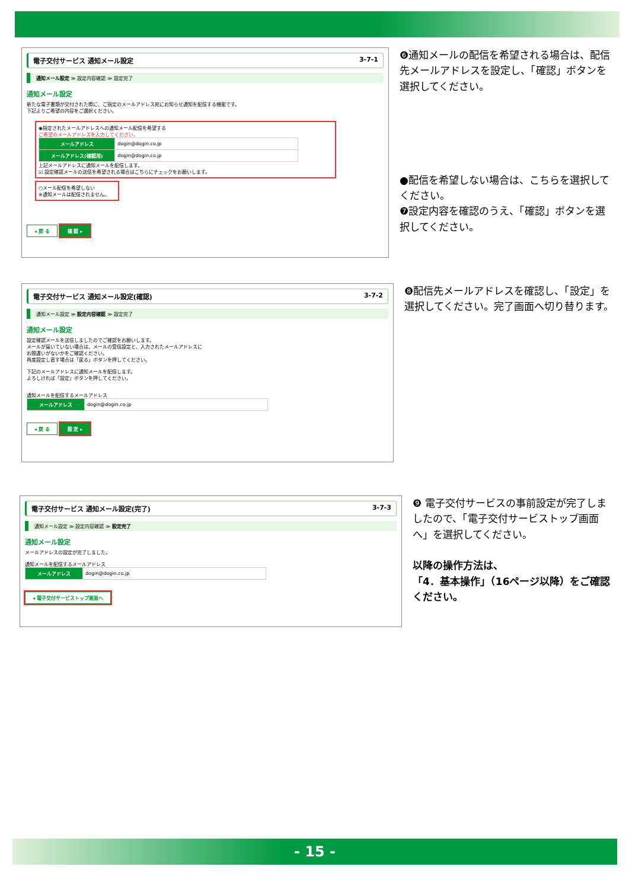電子交付サービス 通知メール設定 3-7-1
通知メール設定 ≫ 設定内容確認 ≫ 設定完了
通知メール設定
新たな電子書類が交付された際に、ご指定のメールアドレス宛にお知らせ通知を配信する機能です。
下記よりご希望の内容をご選択ください。
◉指定されたメールアドレスへの通知メール配信を希望する
ご希望のメールアドレスを入力してください。
| メールアドレス | dogin@dogin.co.jp |
| メールアドレス(確認用) | dogin@dogin.co.jp |
上記メールアドレスに通知メールを配信します。
☑ 設定確認メールの送信を希望される場合はこちらにチェックをお願いします。
○メール配信を希望しない
※通知メールは配信されません。
◂ 戻 る 確 認 ▸
❻通知メールの配信を希望される場合は、配信先メールアドレスを設定し、「確認」ボタンを選択してください。
●配信を希望しない場合は、こちらを選択してください。
❼設定内容を確認のうえ、「確認」ボタンを選択してください。
電子交付サービス 通知メール設定(確認) 3-7-2
通知メール設定 ≫ 設定内容確認 ≫ 設定完了
通知メール設定
設定確認メールを送信しましたのでご確認をお願いします。
メールが届いていない場合は、メールの受信設定と、入力されたメールアドレスに
お間違いがないかをご確認ください。
再度設定し直す場合は「戻る」ボタンを押してください。
下記のメールアドレスに通知メールを配信します。
よろしければ「設定」ボタンを押してください。
通知メールを配信するメールアドレス
| メールアドレス | dogin@dogin.co.jp |
◂ 戻 る 設 定 ▸
❽配信先メールアドレスを確認し、「設定」を選択してください。完了画面へ切り替ります。
電子交付サービス 通知メール設定(完了) 3-7-3
通知メール設定 ≫ 設定内容確認 ≫ 設定完了
通知メール設定
メールアドレスの設定が完了しました。
通知メールを配信するメールアドレス
| メールアドレス | dogin@dogin.co.jp |
◂ 電子交付サービストップ画面へ
❾ 電子交付サービスの事前設定が完了しましたので、「電子交付サービストップ画面へ」を選択してください。
以降の操作方法は、
「4．基本操作」（16ページ以降）をご確認ください。
- 15 -